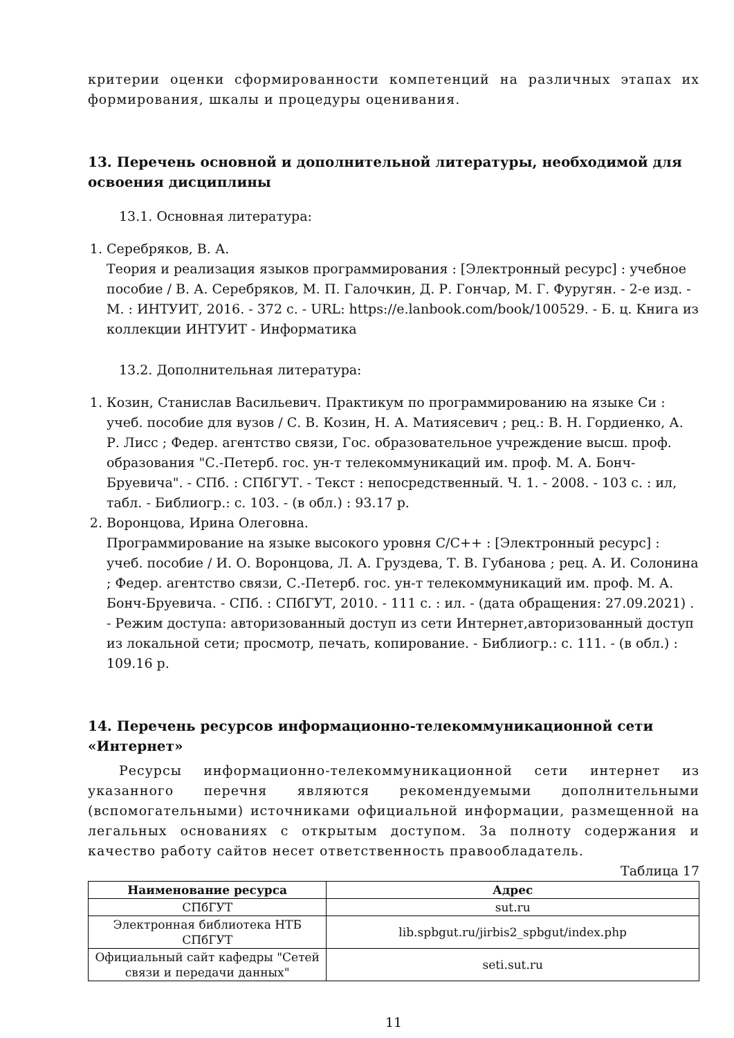критерии оценки сформированности компетенций на различных этапах их формирования, шкалы и процедуры оценивания.
13. Перечень основной и дополнительной литературы, необходимой для освоения дисциплины
13.1. Основная литература:
1. Серебряков, В. А.
Теория и реализация языков программирования : [Электронный ресурс] : учебное пособие / В. А. Серебряков, М. П. Галочкин, Д. Р. Гончар, М. Г. Фуругян. - 2-е изд. - М. : ИНТУИТ, 2016. - 372 с. - URL: https://e.lanbook.com/book/100529. - Б. ц. Книга из коллекции ИНТУИТ - Информатика
13.2. Дополнительная литература:
1. Козин, Станислав Васильевич. Практикум по программированию на языке Си : учеб. пособие для вузов / С. В. Козин, Н. А. Матиясевич ; рец.: В. Н. Гордиенко, А. Р. Лисс ; Федер. агентство связи, Гос. образовательное учреждение высш. проф. образования "С.-Петерб. гос. ун-т телекоммуникаций им. проф. М. А. Бонч-Бруевича". - СПб. : СПбГУТ. - Текст : непосредственный. Ч. 1. - 2008. - 103 с. : ил, табл. - Библиогр.: с. 103. - (в обл.) : 93.17 р.
2. Воронцова, Ирина Олеговна.
Программирование на языке высокого уровня C/C++ : [Электронный ресурс] : учеб. пособие / И. О. Воронцова, Л. А. Груздева, Т. В. Губанова ; рец. А. И. Солонина ; Федер. агентство связи, С.-Петерб. гос. ун-т телекоммуникаций им. проф. М. А. Бонч-Бруевича. - СПб. : СПбГУТ, 2010. - 111 с. : ил. - (дата обращения: 27.09.2021) . - Режим доступа: авторизованный доступ из сети Интернет,авторизованный доступ из локальной сети; просмотр, печать, копирование. - Библиогр.: с. 111. - (в обл.) : 109.16 р.
14. Перечень ресурсов информационно-телекоммуникационной сети «Интернет»
Ресурсы информационно-телекоммуникационной сети интернет из указанного перечня являются рекомендуемыми дополнительными (вспомогательными) источниками официальной информации, размещенной на легальных основаниях с открытым доступом. За полноту содержания и качество работу сайтов несет ответственность правообладатель.
Таблица 17
| Наименование ресурса | Адрес |
| --- | --- |
| СПбГУТ | sut.ru |
| Электронная библиотека НТБ СПбГУТ | lib.spbgut.ru/jirbis2_spbgut/index.php |
| Официальный сайт кафедры "Сетей связи и передачи данных" | seti.sut.ru |
11